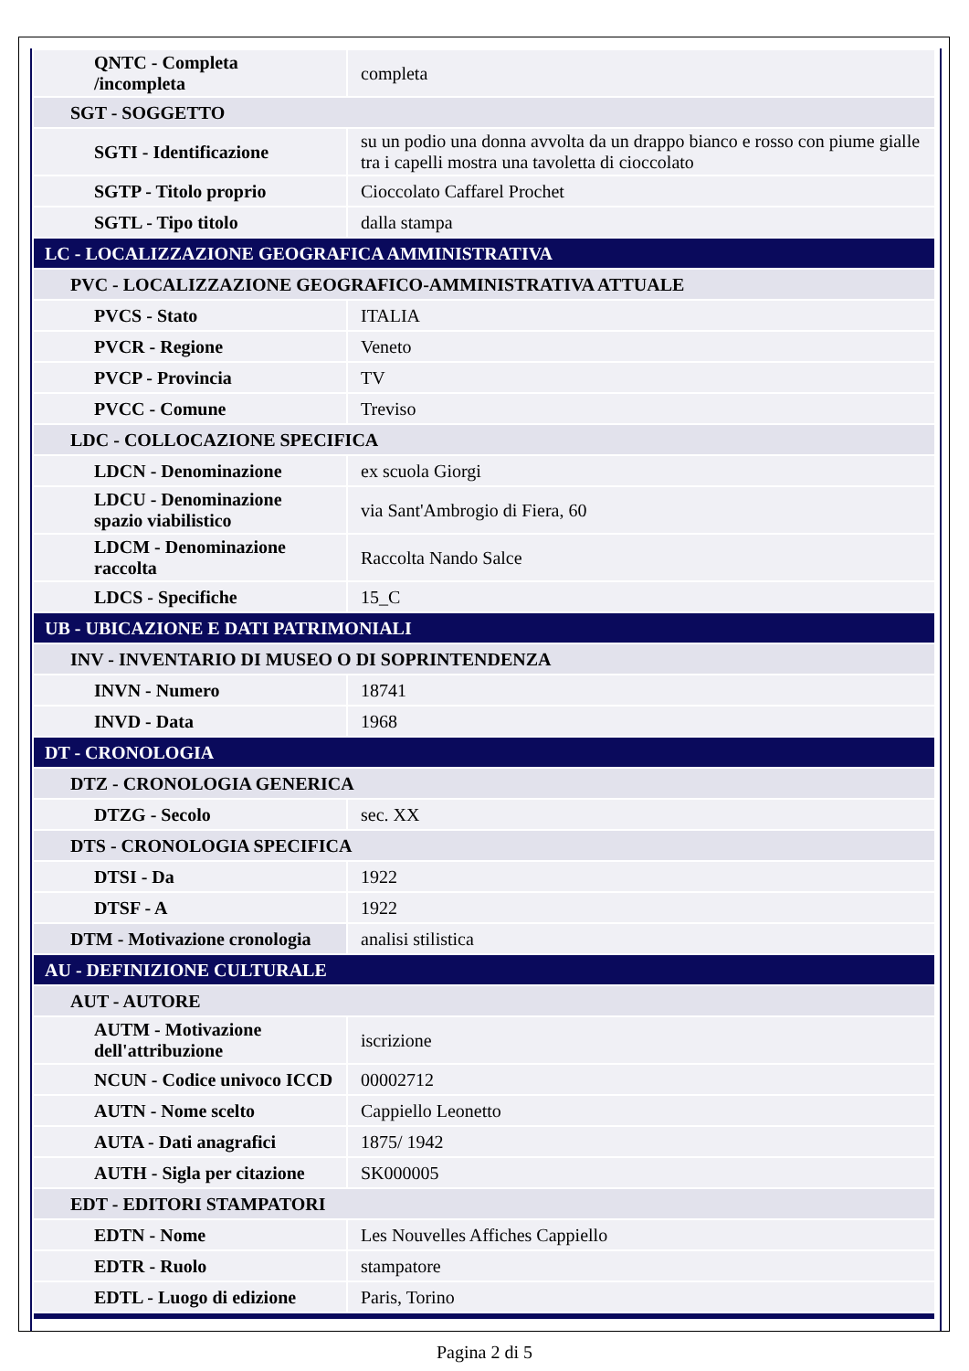| QNTC - Completa /incompleta | completa |
| SGT - SOGGETTO | |
| SGTI - Identificazione | su un podio una donna avvolta da un drappo bianco e rosso con piume gialle tra i capelli mostra una tavoletta di cioccolato |
| SGTP - Titolo proprio | Cioccolato Caffarel Prochet |
| SGTL - Tipo titolo | dalla stampa |
| LC - LOCALIZZAZIONE GEOGRAFICA AMMINISTRATIVA | |
| PVC - LOCALIZZAZIONE GEOGRAFICO-AMMINISTRATIVA ATTUALE | |
| PVCS - Stato | ITALIA |
| PVCR - Regione | Veneto |
| PVCP - Provincia | TV |
| PVCC - Comune | Treviso |
| LDC - COLLOCAZIONE SPECIFICA | |
| LDCN - Denominazione | ex scuola Giorgi |
| LDCU - Denominazione spazio viabilistico | via Sant'Ambrogio di Fiera, 60 |
| LDCM - Denominazione raccolta | Raccolta Nando Salce |
| LDCS - Specifiche | 15_C |
| UB - UBICAZIONE E DATI PATRIMONIALI | |
| INV - INVENTARIO DI MUSEO O DI SOPRINTENDENZA | |
| INVN - Numero | 18741 |
| INVD - Data | 1968 |
| DT - CRONOLOGIA | |
| DTZ - CRONOLOGIA GENERICA | |
| DTZG - Secolo | sec. XX |
| DTS - CRONOLOGIA SPECIFICA | |
| DTSI - Da | 1922 |
| DTSF - A | 1922 |
| DTM - Motivazione cronologia | analisi stilistica |
| AU - DEFINIZIONE CULTURALE | |
| AUT - AUTORE | |
| AUTM - Motivazione dell'attribuzione | iscrizione |
| NCUN - Codice univoco ICCD | 00002712 |
| AUTN - Nome scelto | Cappiello Leonetto |
| AUTA - Dati anagrafici | 1875/ 1942 |
| AUTH - Sigla per citazione | SK000005 |
| EDT - EDITORI STAMPATORI | |
| EDTN - Nome | Les Nouvelles Affiches Cappiello |
| EDTR - Ruolo | stampatore |
| EDTL - Luogo di edizione | Paris, Torino |
Pagina 2 di 5